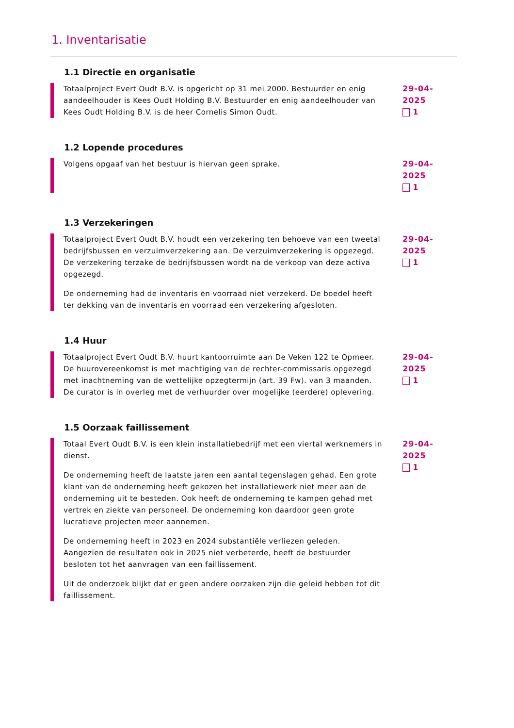1. Inventarisatie
1.1 Directie en organisatie
Totaalproject Evert Oudt B.V. is opgericht op 31 mei 2000. Bestuurder en enig aandeelhouder is Kees Oudt Holding B.V. Bestuurder en enig aandeelhouder van Kees Oudt Holding B.V. is de heer Cornelis Simon Oudt.
29-04-2025
1
1.2 Lopende procedures
Volgens opgaaf van het bestuur is hiervan geen sprake. 29-04-2025
1
1.3 Verzekeringen
Totaalproject Evert Oudt B.V. houdt een verzekering ten behoeve van een tweetal bedrijfsbussen en verzuimverzekering aan. De verzuimverzekering is opgezegd. De verzekering terzake de bedrijfsbussen wordt na de verkoop van deze activa opgezegd.
De onderneming had de inventaris en voorraad niet verzekerd. De boedel heeft ter dekking van de inventaris en voorraad een verzekering afgesloten.
29-04-2025
1
1.4 Huur
Totaalproject Evert Oudt B.V. huurt kantoorruimte aan De Veken 122 te Opmeer. De huurovereenkomst is met machtiging van de rechter-commissaris opgezegd met inachtneming van de wettelijke opzegtermijn (art. 39 Fw). van 3 maanden. De curator is in overleg met de verhuurder over mogelijke (eerdere) oplevering.
29-04-2025
1
1.5 Oorzaak faillissement
Totaal Evert Oudt B.V. is een klein installatiebedrijf met een viertal werknemers in dienst.
De onderneming heeft de laatste jaren een aantal tegenslagen gehad. Een grote klant van de onderneming heeft gekozen het installatiewerk niet meer aan de onderneming uit te besteden. Ook heeft de onderneming te kampen gehad met vertrek en ziekte van personeel. De onderneming kon daardoor geen grote lucratieve projecten meer aannemen.
De onderneming heeft in 2023 en 2024 substantiële verliezen geleden. Aangezien de resultaten ook in 2025 niet verbeterde, heeft de bestuurder besloten tot het aanvragen van een faillissement.
Uit de onderzoek blijkt dat er geen andere oorzaken zijn die geleid hebben tot dit faillissement.
29-04-2025
1